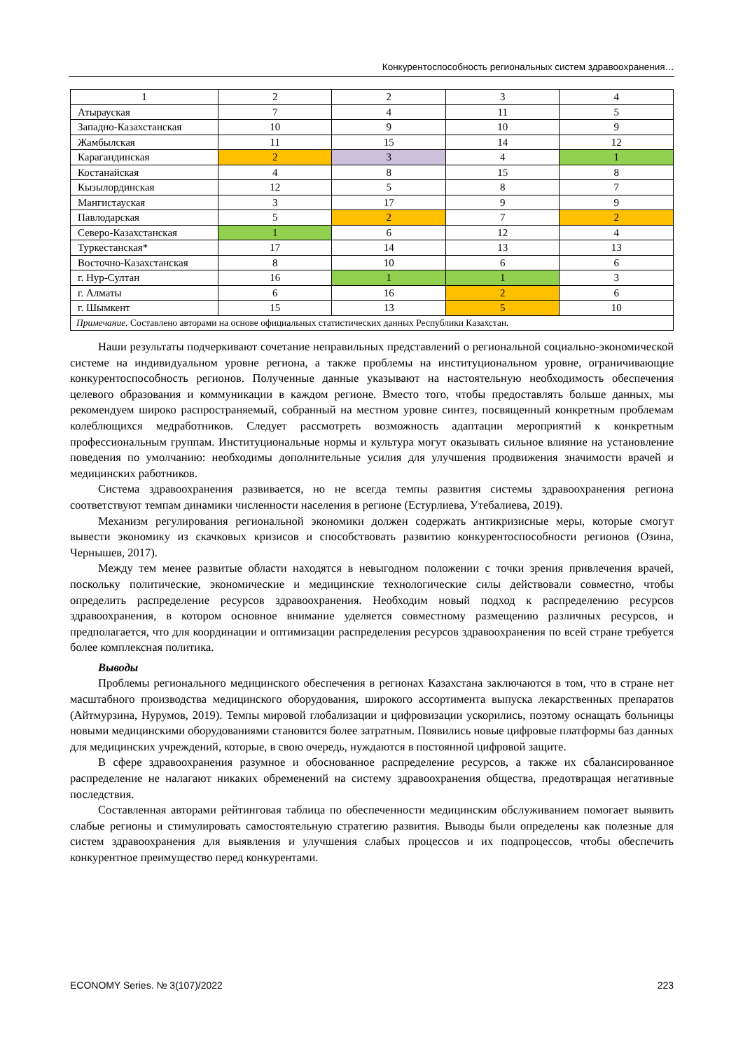Конкурентоспособность региональных систем здравоохранения…
| 1 | 2 | 2 | 3 | 4 |
| Атырауская | 7 | 4 | 11 | 5 |
| Западно-Казахстанская | 10 | 9 | 10 | 9 |
| Жамбылская | 11 | 15 | 14 | 12 |
| Карагандинская | 2 | 3 | 4 | 1 |
| Костанайская | 4 | 8 | 15 | 8 |
| Кызылординская | 12 | 5 | 8 | 7 |
| Мангистауская | 3 | 17 | 9 | 9 |
| Павлодарская | 5 | 2 | 7 | 2 |
| Северо-Казахстанская | 1 | 6 | 12 | 4 |
| Туркестанская* | 17 | 14 | 13 | 13 |
| Восточно-Казахстанская | 8 | 10 | 6 | 6 |
| г. Нур-Султан | 16 | 1 | 1 | 3 |
| г. Алматы | 6 | 16 | 2 | 6 |
| г. Шымкент | 15 | 13 | 5 | 10 |
| Примечание. Составлено авторами на основе официальных статистических данных Республики Казахстан. | | | | |
Наши результаты подчеркивают сочетание неправильных представлений о региональной социально-экономической системе на индивидуальном уровне региона, а также проблемы на институциональном уровне, ограничивающие конкурентоспособность регионов. Полученные данные указывают на настоятельную необходимость обеспечения целевого образования и коммуникации в каждом регионе. Вместо того, чтобы предоставлять больше данных, мы рекомендуем широко распространяемый, собранный на местном уровне синтез, посвященный конкретным проблемам колеблющихся медработников. Следует рассмотреть возможность адаптации мероприятий к конкретным профессиональным группам. Институциональные нормы и культура могут оказывать сильное влияние на установление поведения по умолчанию: необходимы дополнительные усилия для улучшения продвижения значимости врачей и медицинских работников.
Система здравоохранения развивается, но не всегда темпы развития системы здравоохранения региона соответствуют темпам динамики численности населения в регионе (Естурлиева, Утебалиева, 2019).
Механизм регулирования региональной экономики должен содержать антикризисные меры, которые смогут вывести экономику из скачковых кризисов и способствовать развитию конкурентоспособности регионов (Озина, Чернышев, 2017).
Между тем менее развитые области находятся в невыгодном положении с точки зрения привлечения врачей, поскольку политические, экономические и медицинские технологические силы действовали совместно, чтобы определить распределение ресурсов здравоохранения. Необходим новый подход к распределению ресурсов здравоохранения, в котором основное внимание уделяется совместному размещению различных ресурсов, и предполагается, что для координации и оптимизации распределения ресурсов здравоохранения по всей стране требуется более комплексная политика.
Выводы
Проблемы регионального медицинского обеспечения в регионах Казахстана заключаются в том, что в стране нет масштабного производства медицинского оборудования, широкого ассортимента выпуска лекарственных препаратов (Айтмурзина, Нурумов, 2019). Темпы мировой глобализации и цифровизации ускорились, поэтому оснащать больницы новыми медицинскими оборудованиями становится более затратным. Появились новые цифровые платформы баз данных для медицинских учреждений, которые, в свою очередь, нуждаются в постоянной цифровой защите.
В сфере здравоохранения разумное и обоснованное распределение ресурсов, а также их сбалансированное распределение не налагают никаких обременений на систему здравоохранения общества, предотвращая негативные последствия.
Составленная авторами рейтинговая таблица по обеспеченности медицинским обслуживанием помогает выявить слабые регионы и стимулировать самостоятельную стратегию развития. Выводы были определены как полезные для систем здравоохранения для выявления и улучшения слабых процессов и их подпроцессов, чтобы обеспечить конкурентное преимущество перед конкурентами.
ECONOMY Series. № 3(107)/2022 223